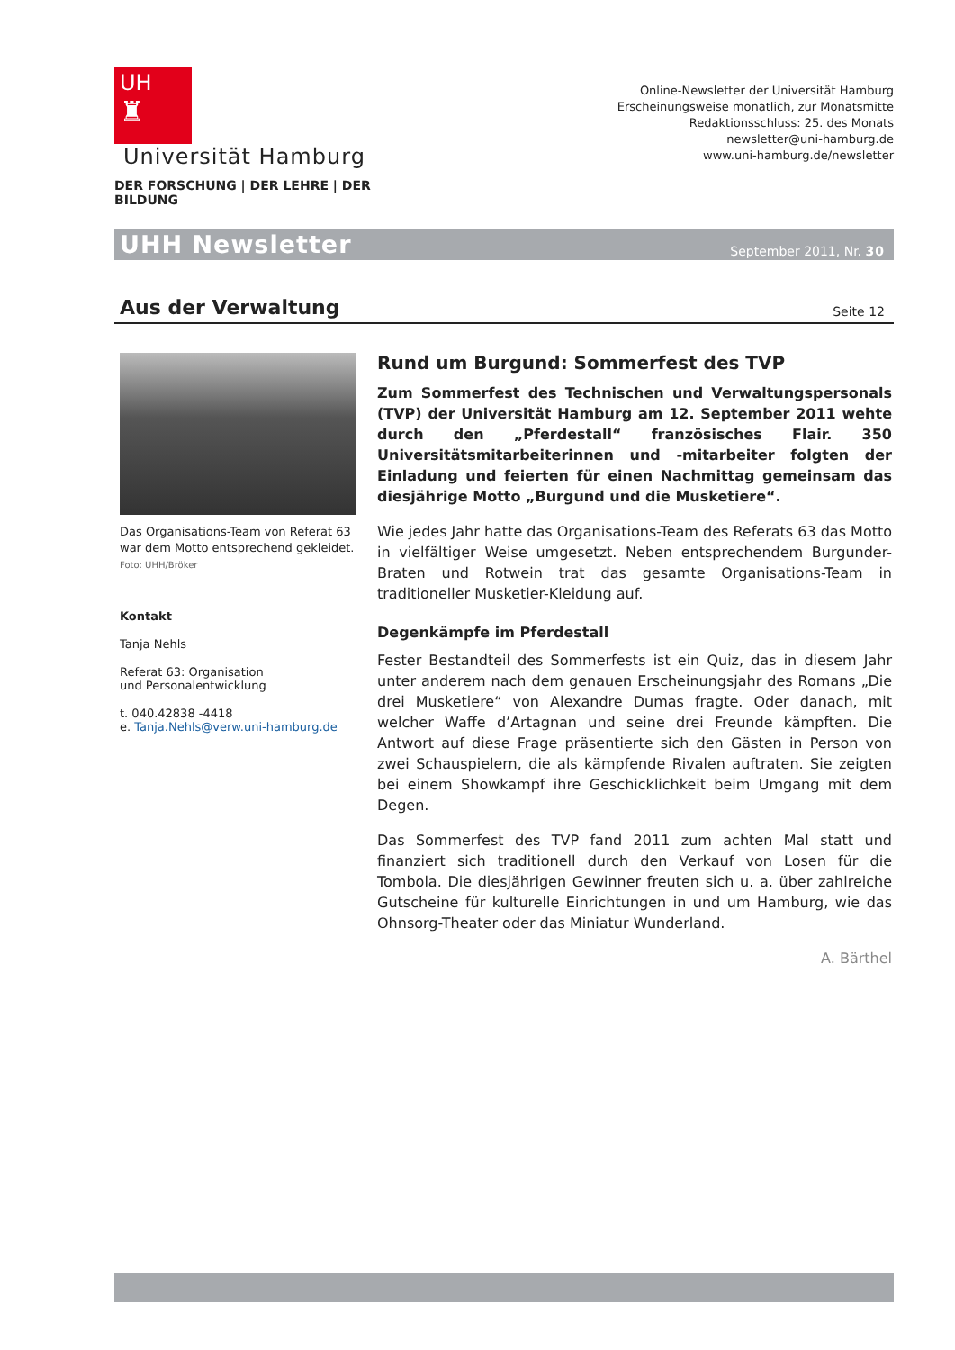UH
♜
Universität Hamburg
DER FORSCHUNG | DER LEHRE | DER BILDUNG
Online-Newsletter der Universität Hamburg
Erscheinungsweise monatlich, zur Monatsmitte
Redaktionsschluss: 25. des Monats
newsletter@uni-hamburg.de
www.uni-hamburg.de/newsletter
UHH Newsletter September 2011, Nr. 30
Aus der Verwaltung
Seite 12
Das Organisations-Team von Referat 63 war dem Motto entsprechend gekleidet.
Foto: UHH/Bröker
Kontakt
Tanja Nehls
Referat 63: Organisation
und Personalentwicklung
t. 040.42838 -4418
e. Tanja.Nehls@verw.uni-hamburg.de
Rund um Burgund: Sommerfest des TVP
Zum Sommerfest des Technischen und Verwaltungspersonals (TVP) der Universität Hamburg am 12. September 2011 wehte durch den „Pferdestall“ französisches Flair. 350 Universitätsmitarbeiterinnen und -mitarbeiter folgten der Einladung und feierten für einen Nachmittag gemeinsam das diesjährige Motto „Burgund und die Musketiere“.
Wie jedes Jahr hatte das Organisations-Team des Referats 63 das Motto in vielfältiger Weise umgesetzt. Neben entsprechendem Burgunder-Braten und Rotwein trat das gesamte Organisations-Team in traditioneller Musketier-Kleidung auf.
Degenkämpfe im Pferdestall
Fester Bestandteil des Sommerfests ist ein Quiz, das in diesem Jahr unter anderem nach dem genauen Erscheinungsjahr des Romans „Die drei Musketiere“ von Alexandre Dumas fragte. Oder danach, mit welcher Waffe d’Artagnan und seine drei Freunde kämpften. Die Antwort auf diese Frage präsentierte sich den Gästen in Person von zwei Schauspielern, die als kämpfende Rivalen auftraten. Sie zeigten bei einem Showkampf ihre Geschicklichkeit beim Umgang mit dem Degen.
Das Sommerfest des TVP fand 2011 zum achten Mal statt und finanziert sich traditionell durch den Verkauf von Losen für die Tombola. Die diesjährigen Gewinner freuten sich u. a. über zahlreiche Gutscheine für kulturelle Einrichtungen in und um Hamburg, wie das Ohnsorg-Theater oder das Miniatur Wunderland.
A. Bärthel